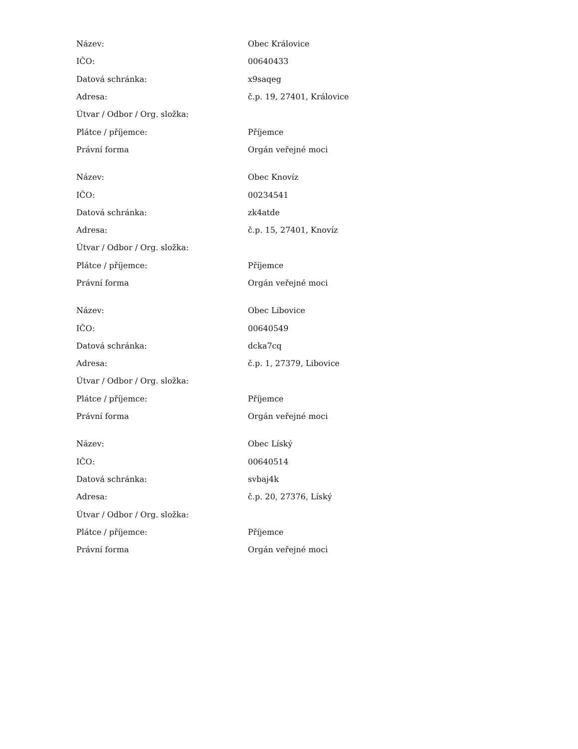| Název: | Obec Královice |
| IČO: | 00640433 |
| Datová schránka: | x9saqeg |
| Adresa: | č.p. 19, 27401, Královice |
| Útvar / Odbor / Org. složka: | |
| Plátce / příjemce: | Příjemce |
| Právní forma | Orgán veřejné moci |
| Název: | Obec Knovíz |
| IČO: | 00234541 |
| Datová schránka: | zk4atde |
| Adresa: | č.p. 15, 27401, Knovíz |
| Útvar / Odbor / Org. složka: | |
| Plátce / příjemce: | Příjemce |
| Právní forma | Orgán veřejné moci |
| Název: | Obec Libovice |
| IČO: | 00640549 |
| Datová schránka: | dcka7cq |
| Adresa: | č.p. 1, 27379, Libovice |
| Útvar / Odbor / Org. složka: | |
| Plátce / příjemce: | Příjemce |
| Právní forma | Orgán veřejné moci |
| Název: | Obec Líský |
| IČO: | 00640514 |
| Datová schránka: | svbaj4k |
| Adresa: | č.p. 20, 27376, Líský |
| Útvar / Odbor / Org. složka: | |
| Plátce / příjemce: | Příjemce |
| Právní forma | Orgán veřejné moci |